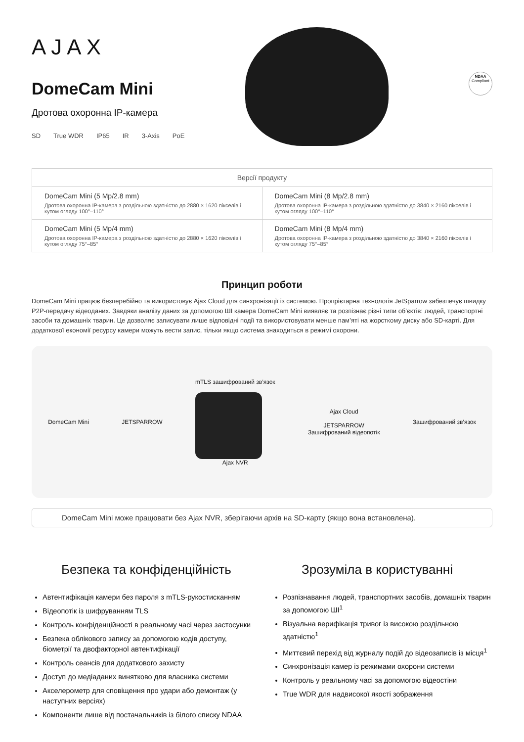AJAX
DomeCam Mini
Дротова охоронна IP-камера
SD True WDR IP65 IR 3-Axis PoE
NDAA
Compliant
| Версії продукту | |
| --- | --- |
| DomeCam Mini (5 Mp/2.8 mm) Дротова охоронна IP-камера з роздільною здатністю до 2880 × 1620 пікселів і кутом огляду 100°–110° | DomeCam Mini (8 Mp/2.8 mm) Дротова охоронна IP-камера з роздільною здатністю до 3840 × 2160 пікселів і кутом огляду 100°–110° |
| DomeCam Mini (5 Mp/4 mm) Дротова охоронна IP-камера з роздільною здатністю до 2880 × 1620 пікселів і кутом огляду 75°–85° | DomeCam Mini (8 Mp/4 mm) Дротова охоронна IP-камера з роздільною здатністю до 3840 × 2160 пікселів і кутом огляду 75°–85° |
Принцип роботи
DomeCam Mini працює безперебійно та використовує Ajax Cloud для синхронізації із системою. Пропрієтарна технологія JetSparrow забезпечує швидку P2P-передачу відеоданих. Завдяки аналізу даних за допомогою ШІ камера DomeCam Mini виявляє та розпізнає різні типи об’єктів: людей, транспортні засоби та домашніх тварин. Це дозволяє записувати лише відповідні події та використовувати менше пам’яті на жорсткому диску або SD-карті. Для додаткової економії ресурсу камери можуть вести запис, тільки якщо система знаходиться в режимі охорони.
DomeCam Mini JETSPARROW
mTLS зашифрований зв’язок
Ajax NVR
Ajax Cloud
JETSPARROW
Зашифрований відеопотік
Зашифрований зв’язок
DomeCam Mini може працювати без Ajax NVR, зберігаючи архів на SD-карту (якщо вона встановлена).
Безпека та конфіденційність
Автентифікація камери без пароля з mTLS-рукостисканням
Відеопотік із шифруванням TLS
Контроль конфіденційності в реальному часі через застосунки
Безпека облікового запису за допомогою кодів доступу, біометрії та двофакторної автентифікації
Контроль сеансів для додаткового захисту
Доступ до медіаданих винятково для власника системи
Акселерометр для сповіщення про удари або демонтаж (у наступних версіях)
Компоненти лише від постачальників із білого списку NDAA
Зрозуміла в користуванні
Розпізнавання людей, транспортних засобів, домашніх тварин за допомогою ШІ<sup>1</sup>
Візуальна верифікація тривог із високою роздільною здатністю<sup>1</sup>
Миттєвий перехід від журналу подій до відеозаписів із місця<sup>1</sup>
Синхронізація камер із режимами охорони системи
Контроль у реальному часі за допомогою відеостіни
True WDR для надвисокої якості зображення